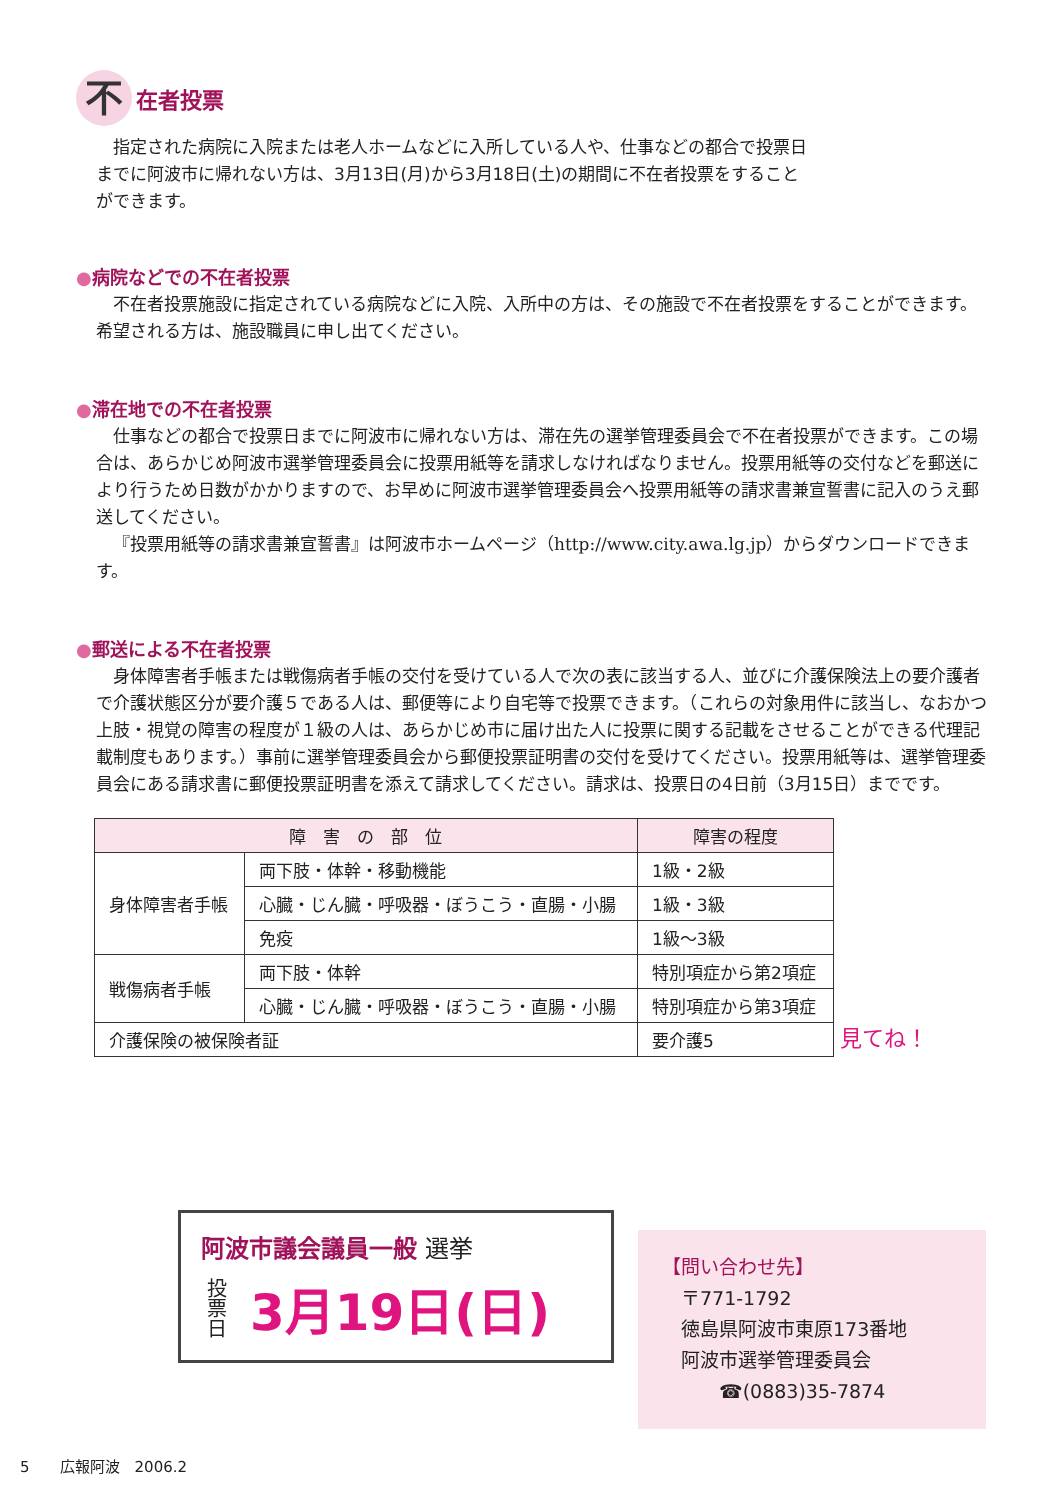不在者投票
指定された病院に入院または老人ホームなどに入所している人や、仕事などの都合で投票日までに阿波市に帰れない方は、3月13日(月)から3月18日(土)の期間に不在者投票をすることができます。
●病院などでの不在者投票
不在者投票施設に指定されている病院などに入院、入所中の方は、その施設で不在者投票をすることができます。希望される方は、施設職員に申し出てください。
●滞在地での不在者投票
仕事などの都合で投票日までに阿波市に帰れない方は、滞在先の選挙管理委員会で不在者投票ができます。この場合は、あらかじめ阿波市選挙管理委員会に投票用紙等を請求しなければなりません。投票用紙等の交付などを郵送により行うため日数がかかりますので、お早めに阿波市選挙管理委員会へ投票用紙等の請求書兼宣誓書に記入のうえ郵送してください。
『投票用紙等の請求書兼宣誓書』は阿波市ホームページ（http://www.city.awa.lg.jp）からダウンロードできます。
●郵送による不在者投票
身体障害者手帳または戦傷病者手帳の交付を受けている人で次の表に該当する人、並びに介護保険法上の要介護者で介護状態区分が要介護５である人は、郵便等により自宅等で投票できます。（これらの対象用件に該当し、なおかつ上肢・視覚の障害の程度が１級の人は、あらかじめ市に届け出た人に投票に関する記載をさせることができる代理記載制度もあります。）事前に選挙管理委員会から郵便投票証明書の交付を受けてください。投票用紙等は、選挙管理委員会にある請求書に郵便投票証明書を添えて請求してください。請求は、投票日の4日前（3月15日）までです。
| 障 害 の 部 位 | | 障害の程度 |
| --- | --- | --- |
| 身体障害者手帳 | 両下肢・体幹・移動機能 | 1級・2級 |
| | 心臓・じん臓・呼吸器・ぼうこう・直腸・小腸 | 1級・3級 |
| | 免疫 | 1級～3級 |
| 戦傷病者手帳 | 両下肢・体幹 | 特別項症から第2項症 |
| | 心臓・じん臓・呼吸器・ぼうこう・直腸・小腸 | 特別項症から第3項症 |
| 介護保険の被保険者証 | | 要介護5 |
見てね！
阿波市議会議員一般 選挙
投票日 3月19日(日)
【問い合わせ先】
　〒771-1792
　徳島県阿波市東原173番地
　阿波市選挙管理委員会
　　　☎(0883)35-7874
5　　広報阿波　2006.2